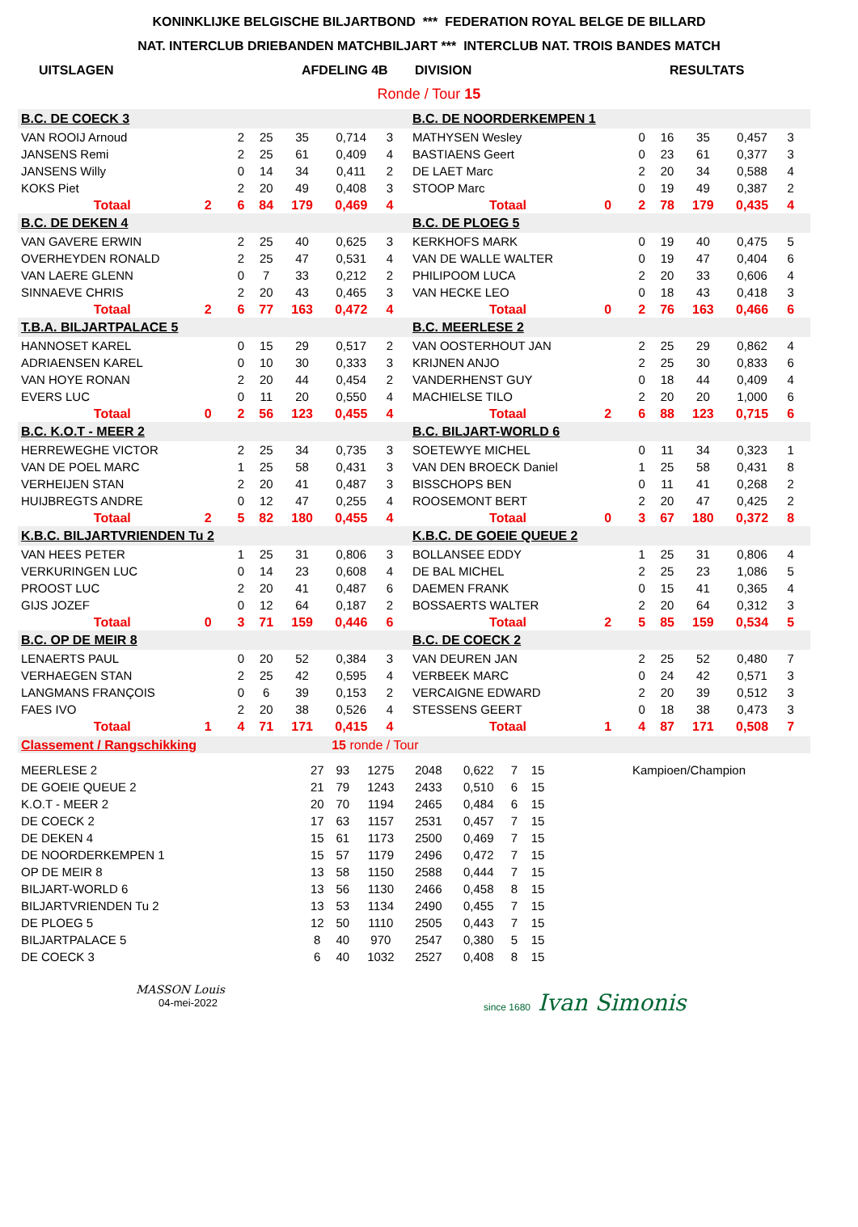KONINKLIJKE BELGISCHE BILJARTBOND *** FEDERATION ROYAL BELGE DE BILLARD
NAT. INTERCLUB DRIEBANDEN MATCHBILJART *** INTERCLUB NAT. TROIS BANDES MATCH
UITSLAGEN AFDELING 4B DIVISION RESULTATS
Ronde / Tour 15
| B.C. DE COECK 3 | | | | | | | | | B.C. DE NOORDERKEMPEN 1 | | | | | | | | |
| VAN ROOIJ Arnoud | | | 2 | 25 | 35 | 0,714 | 3 | | MATHYSEN Wesley | | | 0 | 16 | 35 | 0,457 | 3 | |
| JANSENS Remi | | | 2 | 25 | 61 | 0,409 | 4 | | BASTIAENS Geert | | | 0 | 23 | 61 | 0,377 | 3 | |
| JANSENS Willy | | | 0 | 14 | 34 | 0,411 | 2 | | DE LAET Marc | | | 2 | 20 | 34 | 0,588 | 4 | |
| KOKS Piet | | | 2 | 20 | 49 | 0,408 | 3 | | STOOP Marc | | | 0 | 19 | 49 | 0,387 | 2 | |
| | Totaal | 2 | 6 | 84 | 179 | 0,469 | 4 | | | Totaal | 0 | 2 | 78 | 179 | 0,435 | 4 | |
| B.C. DE DEKEN 4 | | | | | | | | | B.C. DE PLOEG 5 | | | | | | | | |
| VAN GAVERE ERWIN | | | 2 | 25 | 40 | 0,625 | 3 | | KERKHOFS MARK | | | 0 | 19 | 40 | 0,475 | 5 | |
| OVERHEYDEN RONALD | | | 2 | 25 | 47 | 0,531 | 4 | | VAN DE WALLE WALTER | | | 0 | 19 | 47 | 0,404 | 6 | |
| VAN LAERE GLENN | | | 0 | 7 | 33 | 0,212 | 2 | | PHILIPOOM LUCA | | | 2 | 20 | 33 | 0,606 | 4 | |
| SINNAEVE CHRIS | | | 2 | 20 | 43 | 0,465 | 3 | | VAN HECKE LEO | | | 0 | 18 | 43 | 0,418 | 3 | |
| | Totaal | 2 | 6 | 77 | 163 | 0,472 | 4 | | | Totaal | 0 | 2 | 76 | 163 | 0,466 | 6 | |
| T.B.A. BILJARTPALACE 5 | | | | | | | | | B.C. MEERLESE 2 | | | | | | | | |
| HANNOSET KAREL | | | 0 | 15 | 29 | 0,517 | 2 | | VAN OOSTERHOUT JAN | | | 2 | 25 | 29 | 0,862 | 4 | |
| ADRIAENSEN KAREL | | | 0 | 10 | 30 | 0,333 | 3 | | KRIJNEN ANJO | | | 2 | 25 | 30 | 0,833 | 6 | |
| VAN HOYE RONAN | | | 2 | 20 | 44 | 0,454 | 2 | | VANDERHENST GUY | | | 0 | 18 | 44 | 0,409 | 4 | |
| EVERS LUC | | | 0 | 11 | 20 | 0,550 | 4 | | MACHIELSE TILO | | | 2 | 20 | 20 | 1,000 | 6 | |
| | Totaal | 0 | 2 | 56 | 123 | 0,455 | 4 | | | Totaal | 2 | 6 | 88 | 123 | 0,715 | 6 | |
| B.C. K.O.T - MEER 2 | | | | | | | | | B.C. BILJART-WORLD 6 | | | | | | | | |
| HERREWEGHE VICTOR | | | 2 | 25 | 34 | 0,735 | 3 | | SOETEWYE MICHEL | | | 0 | 11 | 34 | 0,323 | 1 | |
| VAN DE POEL MARC | | | 1 | 25 | 58 | 0,431 | 3 | | VAN DEN BROECK Daniel | | | 1 | 25 | 58 | 0,431 | 8 | |
| VERHEIJEN STAN | | | 2 | 20 | 41 | 0,487 | 3 | | BISSCHOPS BEN | | | 0 | 11 | 41 | 0,268 | 2 | |
| HUIJBREGTS ANDRE | | | 0 | 12 | 47 | 0,255 | 4 | | ROOSEMONT BERT | | | 2 | 20 | 47 | 0,425 | 2 | |
| | Totaal | 2 | 5 | 82 | 180 | 0,455 | 4 | | | Totaal | 0 | 3 | 67 | 180 | 0,372 | 8 | |
| K.B.C. BILJARTVRIENDEN Tu 2 | | | | | | | | | K.B.C. DE GOEIE QUEUE 2 | | | | | | | | |
| VAN HEES PETER | | | 1 | 25 | 31 | 0,806 | 3 | | BOLLANSEE EDDY | | | 1 | 25 | 31 | 0,806 | 4 | |
| VERKURINGEN LUC | | | 0 | 14 | 23 | 0,608 | 4 | | DE BAL MICHEL | | | 2 | 25 | 23 | 1,086 | 5 | |
| PROOST LUC | | | 2 | 20 | 41 | 0,487 | 6 | | DAEMEN FRANK | | | 0 | 15 | 41 | 0,365 | 4 | |
| GIJS JOZEF | | | 0 | 12 | 64 | 0,187 | 2 | | BOSSAERTS WALTER | | | 2 | 20 | 64 | 0,312 | 3 | |
| | Totaal | 0 | 3 | 71 | 159 | 0,446 | 6 | | | Totaal | 2 | 5 | 85 | 159 | 0,534 | 5 | |
| B.C. OP DE MEIR 8 | | | | | | | | | B.C. DE COECK 2 | | | | | | | | |
| LENAERTS PAUL | | | 0 | 20 | 52 | 0,384 | 3 | | VAN DEUREN JAN | | | 2 | 25 | 52 | 0,480 | 7 | |
| VERHAEGEN STAN | | | 2 | 25 | 42 | 0,595 | 4 | | VERBEEK MARC | | | 0 | 24 | 42 | 0,571 | 3 | |
| LANGMANS FRANÇOIS | | | 0 | 6 | 39 | 0,153 | 2 | | VERCAIGNE EDWARD | | | 2 | 20 | 39 | 0,512 | 3 | |
| FAES IVO | | | 2 | 20 | 38 | 0,526 | 4 | | STESSENS GEERT | | | 0 | 18 | 38 | 0,473 | 3 | |
| | Totaal | 1 | 4 | 71 | 171 | 0,415 | 4 | | | Totaal | 1 | 4 | 87 | 171 | 0,508 | 7 | |
| Classement / Rangschikking | | 15 ronde / Tour | | | | | | |
| MEERLESE 2 | 27 | 93 | 1275 | 2048 | 0,622 | 7 | 15 | Kampioen/Champion |
| DE GOEIE QUEUE 2 | 21 | 79 | 1243 | 2433 | 0,510 | 6 | 15 | |
| K.O.T - MEER 2 | 20 | 70 | 1194 | 2465 | 0,484 | 6 | 15 | |
| DE COECK 2 | 17 | 63 | 1157 | 2531 | 0,457 | 7 | 15 | |
| DE DEKEN 4 | 15 | 61 | 1173 | 2500 | 0,469 | 7 | 15 | |
| DE NOORDERKEMPEN 1 | 15 | 57 | 1179 | 2496 | 0,472 | 7 | 15 | |
| OP DE MEIR 8 | 13 | 58 | 1150 | 2588 | 0,444 | 7 | 15 | |
| BILJART-WORLD 6 | 13 | 56 | 1130 | 2466 | 0,458 | 8 | 15 | |
| BILJARTVRIENDEN Tu 2 | 13 | 53 | 1134 | 2490 | 0,455 | 7 | 15 | |
| DE PLOEG 5 | 12 | 50 | 1110 | 2505 | 0,443 | 7 | 15 | |
| BILJARTPALACE 5 | 8 | 40 | 970 | 2547 | 0,380 | 5 | 15 | |
| DE COECK 3 | 6 | 40 | 1032 | 2527 | 0,408 | 8 | 15 | |
MASSON Louis
04-mei-2022
since 1680 Ivan Simonis